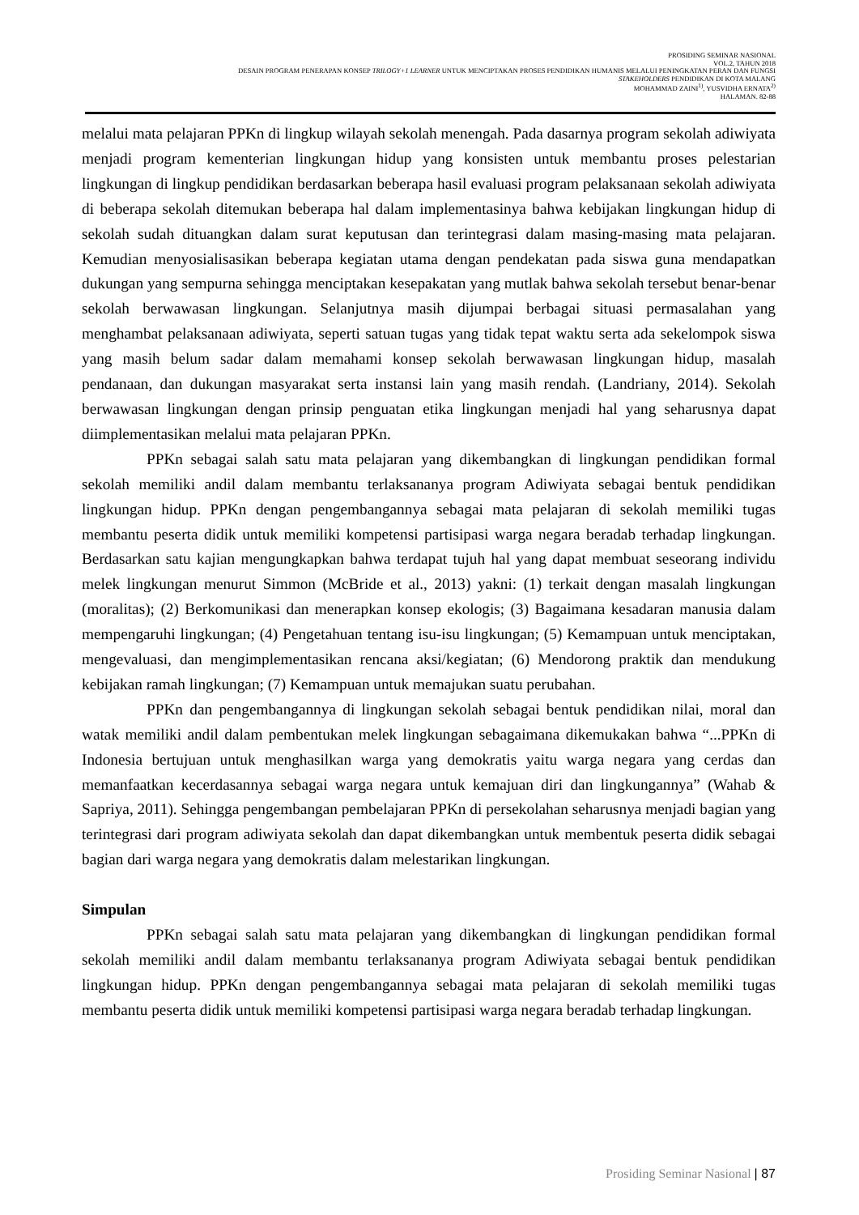PROSIDING SEMINAR NASIONAL
VOL.2, TAHUN 2018
DESAIN PROGRAM PENERAPAN KONSEP TRILOGY+1 LEARNER UNTUK MENCIPTAKAN PROSES PENDIDIKAN HUMANIS MELALUI PENINGKATAN PERAN DAN FUNGSI
STAKEHOLDERS PENDIDIKAN DI KOTA MALANG
MOHAMMAD ZAINI<sup>1)</sup>, YUSVIDHA ERNATA<sup>2)</sup>
HALAMAN. 82-88
melalui mata pelajaran PPKn di lingkup wilayah sekolah menengah. Pada dasarnya program sekolah adiwiyata menjadi program kementerian lingkungan hidup yang konsisten untuk membantu proses pelestarian lingkungan di lingkup pendidikan berdasarkan beberapa hasil evaluasi program pelaksanaan sekolah adiwiyata di beberapa sekolah ditemukan beberapa hal dalam implementasinya bahwa kebijakan lingkungan hidup di sekolah sudah dituangkan dalam surat keputusan dan terintegrasi dalam masing-masing mata pelajaran. Kemudian menyosialisasikan beberapa kegiatan utama dengan pendekatan pada siswa guna mendapatkan dukungan yang sempurna sehingga menciptakan kesepakatan yang mutlak bahwa sekolah tersebut benar-benar sekolah berwawasan lingkungan. Selanjutnya masih dijumpai berbagai situasi permasalahan yang menghambat pelaksanaan adiwiyata, seperti satuan tugas yang tidak tepat waktu serta ada sekelompok siswa yang masih belum sadar dalam memahami konsep sekolah berwawasan lingkungan hidup, masalah pendanaan, dan dukungan masyarakat serta instansi lain yang masih rendah. (Landriany, 2014). Sekolah berwawasan lingkungan dengan prinsip penguatan etika lingkungan menjadi hal yang seharusnya dapat diimplementasikan melalui mata pelajaran PPKn.
PPKn sebagai salah satu mata pelajaran yang dikembangkan di lingkungan pendidikan formal sekolah memiliki andil dalam membantu terlaksananya program Adiwiyata sebagai bentuk pendidikan lingkungan hidup. PPKn dengan pengembangannya sebagai mata pelajaran di sekolah memiliki tugas membantu peserta didik untuk memiliki kompetensi partisipasi warga negara beradab terhadap lingkungan. Berdasarkan satu kajian mengungkapkan bahwa terdapat tujuh hal yang dapat membuat seseorang individu melek lingkungan menurut Simmon (McBride et al., 2013) yakni: (1) terkait dengan masalah lingkungan (moralitas); (2) Berkomunikasi dan menerapkan konsep ekologis; (3) Bagaimana kesadaran manusia dalam mempengaruhi lingkungan; (4) Pengetahuan tentang isu-isu lingkungan; (5) Kemampuan untuk menciptakan, mengevaluasi, dan mengimplementasikan rencana aksi/kegiatan; (6) Mendorong praktik dan mendukung kebijakan ramah lingkungan; (7) Kemampuan untuk memajukan suatu perubahan.
PPKn dan pengembangannya di lingkungan sekolah sebagai bentuk pendidikan nilai, moral dan watak memiliki andil dalam pembentukan melek lingkungan sebagaimana dikemukakan bahwa “...PPKn di Indonesia bertujuan untuk menghasilkan warga yang demokratis yaitu warga negara yang cerdas dan memanfaatkan kecerdasannya sebagai warga negara untuk kemajuan diri dan lingkungannya” (Wahab & Sapriya, 2011). Sehingga pengembangan pembelajaran PPKn di persekolahan seharusnya menjadi bagian yang terintegrasi dari program adiwiyata sekolah dan dapat dikembangkan untuk membentuk peserta didik sebagai bagian dari warga negara yang demokratis dalam melestarikan lingkungan.
Simpulan
PPKn sebagai salah satu mata pelajaran yang dikembangkan di lingkungan pendidikan formal sekolah memiliki andil dalam membantu terlaksananya program Adiwiyata sebagai bentuk pendidikan lingkungan hidup. PPKn dengan pengembangannya sebagai mata pelajaran di sekolah memiliki tugas membantu peserta didik untuk memiliki kompetensi partisipasi warga negara beradab terhadap lingkungan.
Prosiding Seminar Nasional | 87